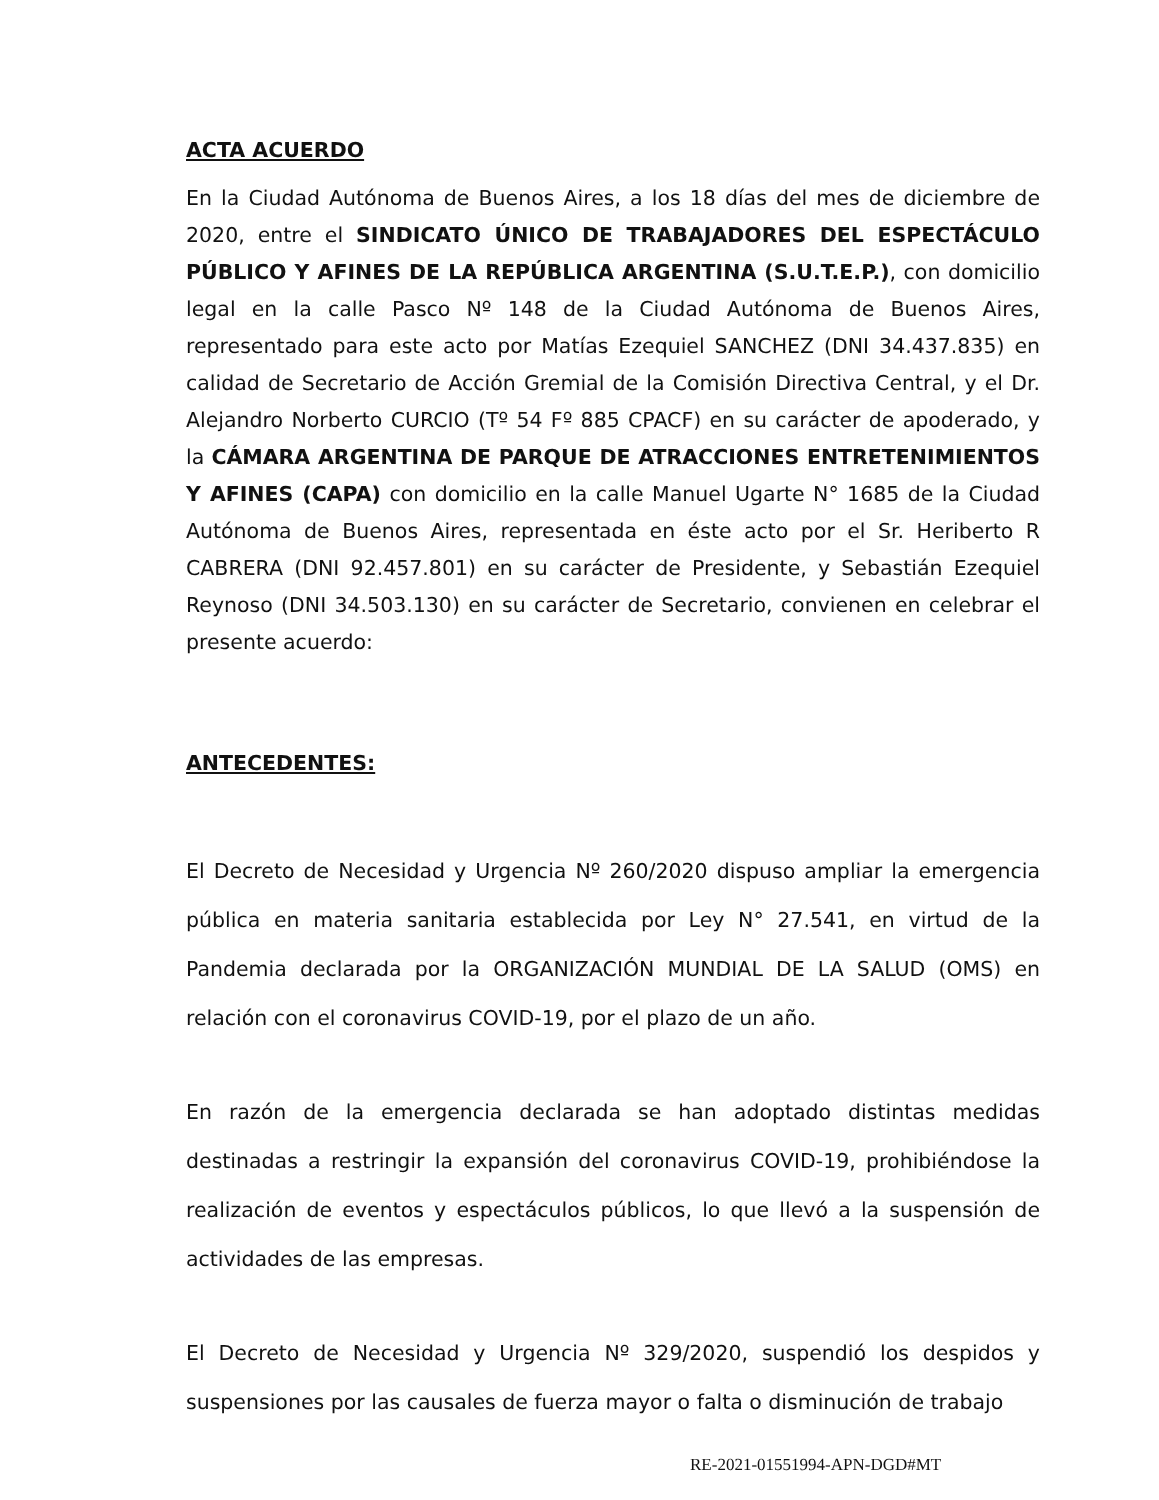ACTA ACUERDO
En la Ciudad Autónoma de Buenos Aires, a los 18 días del mes de diciembre de 2020, entre el SINDICATO ÚNICO DE TRABAJADORES DEL ESPECTÁCULO PÚBLICO Y AFINES DE LA REPÚBLICA ARGENTINA (S.U.T.E.P.), con domicilio legal en la calle Pasco Nº 148 de la Ciudad Autónoma de Buenos Aires, representado para este acto por Matías Ezequiel SANCHEZ (DNI 34.437.835) en calidad de Secretario de Acción Gremial de la Comisión Directiva Central, y el Dr. Alejandro Norberto CURCIO (Tº 54 Fº 885 CPACF) en su carácter de apoderado, y la CÁMARA ARGENTINA DE PARQUE DE ATRACCIONES ENTRETENIMIENTOS Y AFINES (CAPA) con domicilio en la calle Manuel Ugarte N° 1685 de la Ciudad Autónoma de Buenos Aires, representada en éste acto por el Sr. Heriberto R CABRERA (DNI 92.457.801) en su carácter de Presidente, y Sebastián Ezequiel Reynoso (DNI 34.503.130) en su carácter de Secretario, convienen en celebrar el presente acuerdo:
ANTECEDENTES:
El Decreto de Necesidad y Urgencia Nº 260/2020 dispuso ampliar la emergencia pública en materia sanitaria establecida por Ley N° 27.541, en virtud de la Pandemia declarada por la ORGANIZACIÓN MUNDIAL DE LA SALUD (OMS) en relación con el coronavirus COVID-19, por el plazo de un año.
En razón de la emergencia declarada se han adoptado distintas medidas destinadas a restringir la expansión del coronavirus COVID-19, prohibiéndose la realización de eventos y espectáculos públicos, lo que llevó a la suspensión de actividades de las empresas.
El Decreto de Necesidad y Urgencia Nº 329/2020, suspendió los despidos y suspensiones por las causales de fuerza mayor o falta o disminución de trabajo
RE-2021-01551994-APN-DGD#MT